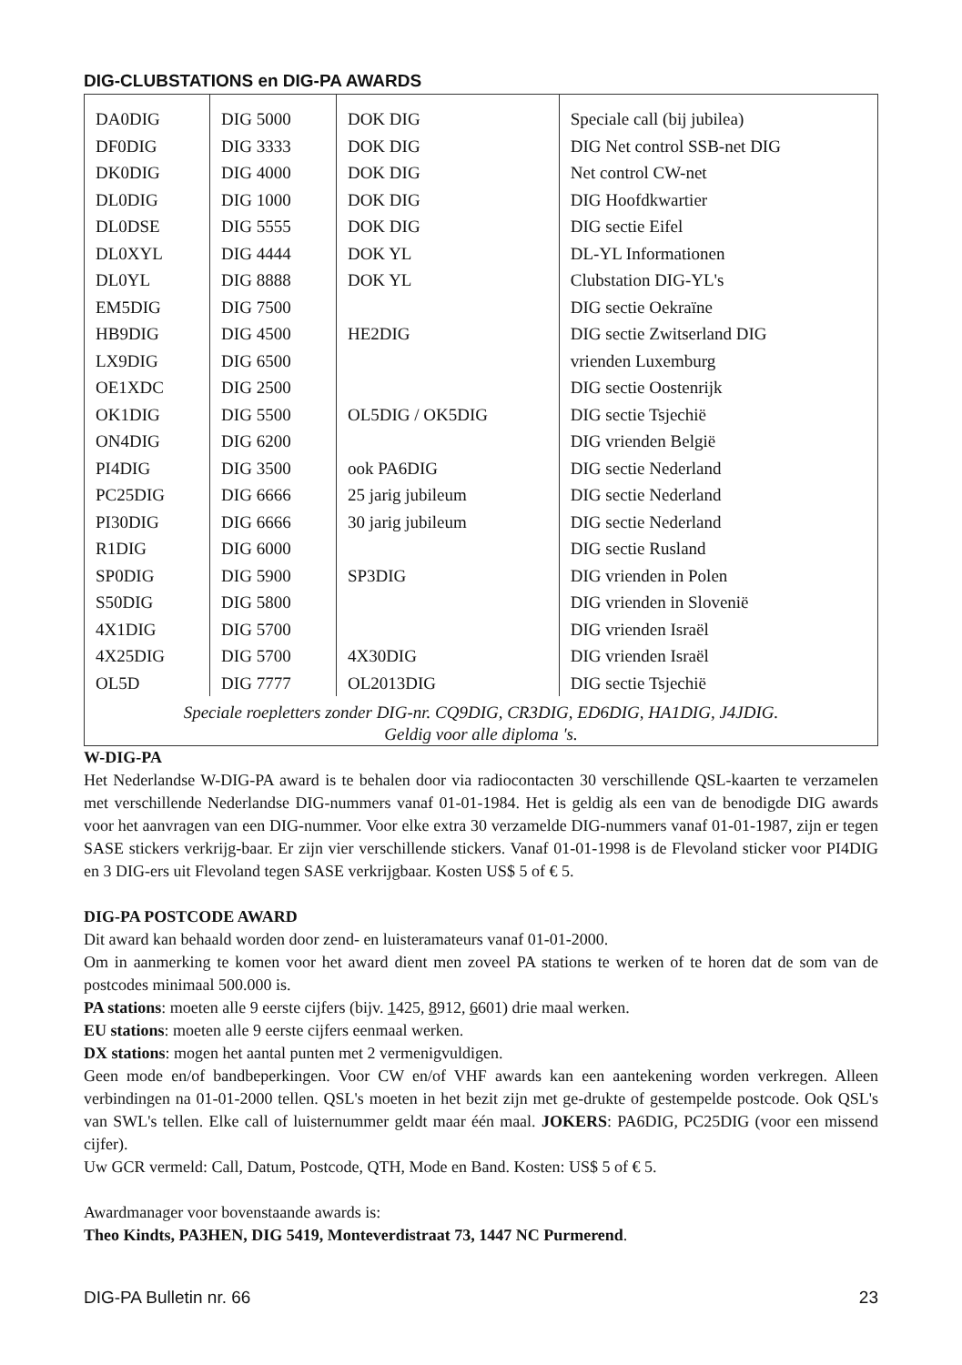DIG-CLUBSTATIONS en DIG-PA AWARDS
| DA0DIG | DIG 5000 | DOK DIG | Speciale call (bij jubilea) |
| DF0DIG | DIG 3333 | DOK DIG | DIG Net control SSB-net DIG |
| DK0DIG | DIG 4000 | DOK DIG | Net control CW-net |
| DL0DIG | DIG 1000 | DOK DIG | DIG Hoofdkwartier |
| DL0DSE | DIG 5555 | DOK DIG | DIG sectie Eifel |
| DL0XYL | DIG 4444 | DOK YL | DL-YL Informationen |
| DL0YL | DIG 8888 | DOK YL | Clubstation DIG-YL's |
| EM5DIG | DIG 7500 | | DIG sectie Oekraïne |
| HB9DIG | DIG 4500 | HE2DIG | DIG sectie Zwitserland DIG |
| LX9DIG | DIG 6500 | | vrienden Luxemburg |
| OE1XDC | DIG 2500 | | DIG sectie Oostenrijk |
| OK1DIG | DIG 5500 | OL5DIG / OK5DIG | DIG sectie Tsjechië |
| ON4DIG | DIG 6200 | | DIG vrienden België |
| PI4DIG | DIG 3500 | ook PA6DIG | DIG sectie Nederland |
| PC25DIG | DIG 6666 | 25 jarig jubileum | DIG sectie Nederland |
| PI30DIG | DIG 6666 | 30 jarig jubileum | DIG sectie Nederland |
| R1DIG | DIG 6000 | | DIG sectie Rusland |
| SP0DIG | DIG 5900 | SP3DIG | DIG vrienden in Polen |
| S50DIG | DIG 5800 | | DIG vrienden in Slovenië |
| 4X1DIG | DIG 5700 | | DIG vrienden Israël |
| 4X25DIG | DIG 5700 | 4X30DIG | DIG vrienden Israël |
| OL5D | DIG 7777 | OL2013DIG | DIG sectie Tsjechië |
| Speciale roepletters zonder DIG-nr. CQ9DIG, CR3DIG, ED6DIG, HA1DIG, J4JDIG. Geldig voor alle diploma 's. | | | |
W-DIG-PA
Het Nederlandse W-DIG-PA award is te behalen door via radiocontacten 30 verschillende QSL-kaarten te verzamelen met verschillende Nederlandse DIG-nummers vanaf 01-01-1984. Het is geldig als een van de benodigde DIG awards voor het aanvragen van een DIG-nummer. Voor elke extra 30 verzamelde DIG-nummers vanaf 01-01-1987, zijn er tegen SASE stickers verkrijg-baar. Er zijn vier verschillende stickers. Vanaf 01-01-1998 is de Flevoland sticker voor PI4DIG en 3 DIG-ers uit Flevoland tegen SASE verkrijgbaar. Kosten US$ 5 of € 5.
DIG-PA POSTCODE AWARD
Dit award kan behaald worden door zend- en luisteramateurs vanaf 01-01-2000.
Om in aanmerking te komen voor het award dient men zoveel PA stations te werken of te horen dat de som van de postcodes minimaal 500.000 is.
PA stations: moeten alle 9 eerste cijfers (bijv. 1425, 8912, 6601) drie maal werken.
EU stations: moeten alle 9 eerste cijfers eenmaal werken.
DX stations: mogen het aantal punten met 2 vermenigvuldigen.
Geen mode en/of bandbeperkingen. Voor CW en/of VHF awards kan een aantekening worden verkregen. Alleen verbindingen na 01-01-2000 tellen. QSL's moeten in het bezit zijn met ge-drukte of gestempelde postcode. Ook QSL's van SWL's tellen. Elke call of luisternummer geldt maar één maal. JOKERS: PA6DIG, PC25DIG (voor een missend cijfer).
Uw GCR vermeld: Call, Datum, Postcode, QTH, Mode en Band. Kosten: US$ 5 of € 5.
Awardmanager voor bovenstaande awards is:
Theo Kindts, PA3HEN, DIG 5419, Monteverdistraat 73, 1447 NC Purmerend.
DIG-PA Bulletin nr. 66 23